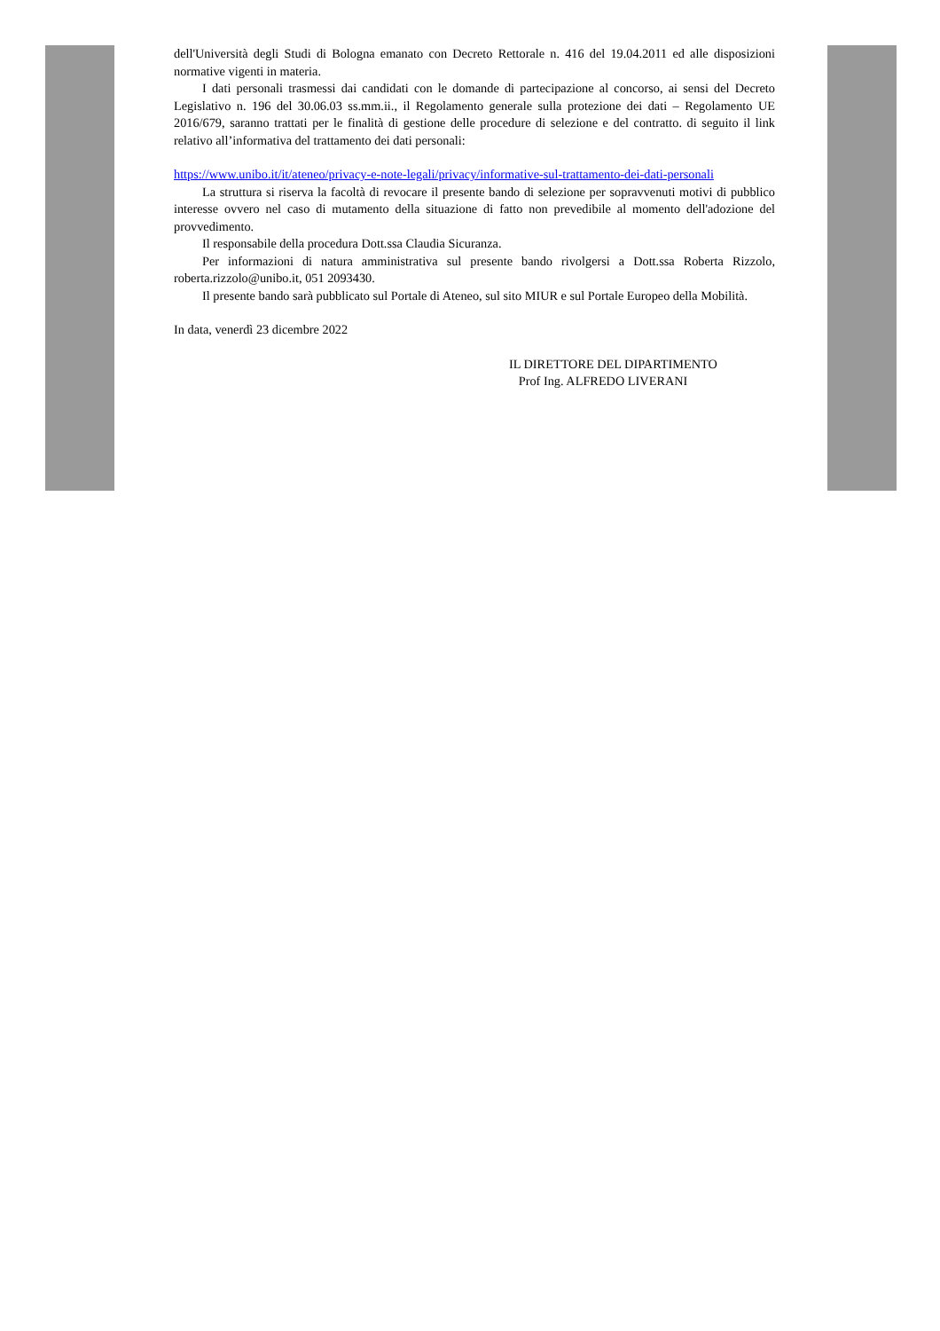dell'Università degli Studi di Bologna emanato con Decreto Rettorale n. 416 del 19.04.2011 ed alle disposizioni normative vigenti in materia.
I dati personali trasmessi dai candidati con le domande di partecipazione al concorso, ai sensi del Decreto Legislativo n. 196 del 30.06.03 ss.mm.ii., il Regolamento generale sulla protezione dei dati – Regolamento UE 2016/679, saranno trattati per le finalità di gestione delle procedure di selezione e del contratto. di seguito il link relativo all’informativa del trattamento dei dati personali:
https://www.unibo.it/it/ateneo/privacy-e-note-legali/privacy/informative-sul-trattamento-dei-dati-personali
La struttura si riserva la facoltà di revocare il presente bando di selezione per sopravvenuti motivi di pubblico interesse ovvero nel caso di mutamento della situazione di fatto non prevedibile al momento dell'adozione del provvedimento.
Il responsabile della procedura Dott.ssa Claudia Sicuranza.
Per informazioni di natura amministrativa sul presente bando rivolgersi a Dott.ssa Roberta Rizzolo, roberta.rizzolo@unibo.it, 051 2093430.
Il presente bando sarà pubblicato sul Portale di Ateneo, sul sito MIUR e sul Portale Europeo della Mobilità.
In data, venerdì 23 dicembre 2022
IL DIRETTORE DEL DIPARTIMENTO
Prof Ing. ALFREDO LIVERANI